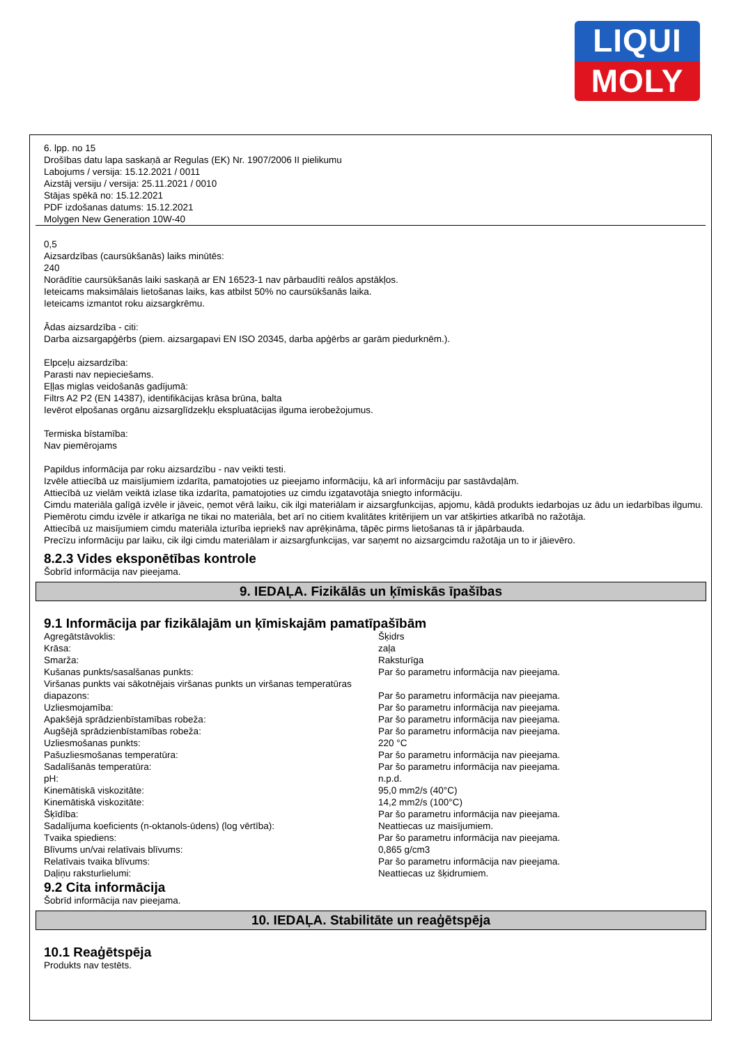LIQUI
MOLY
6. lpp. no 15
Drošības datu lapa saskaņā ar Regulas (EK) Nr. 1907/2006 II pielikumu
Labojums / versija: 15.12.2021 / 0011
Aizstāj versiju / versija: 25.11.2021 / 0010
Stājas spēkā no: 15.12.2021
PDF izdošanas datums: 15.12.2021
Molygen New Generation 10W-40
0,5
Aizsardzības (caursūkšanās) laiks minūtēs:
240
Norādītie caursūkšanās laiki saskaņā ar EN 16523-1 nav pārbaudīti reālos apstākļos.
Ieteicams maksimālais lietošanas laiks, kas atbilst 50% no caursūkšanās laika.
Ieteicams izmantot roku aizsargkrēmu.
Ādas aizsardzība - citi:
Darba aizsargapģērbs (piem. aizsargapavi EN ISO 20345, darba apģērbs ar garām piedurknēm.).
Elpceļu aizsardzība:
Parasti nav nepieciešams.
Eļļas miglas veidošanās gadījumā:
Filtrs A2 P2 (EN 14387), identifikācijas krāsa brūna, balta
Ievērot elpošanas orgānu aizsarglīdzekļu ekspluatācijas ilguma ierobežojumus.
Termiska bīstamība:
Nav piemērojams
Papildus informācija par roku aizsardzību - nav veikti testi.
Izvēle attiecībā uz maisījumiem izdarīta, pamatojoties uz pieejamo informāciju, kā arī informāciju par sastāvdaļām.
Attiecībā uz vielām veiktā izlase tika izdarīta, pamatojoties uz cimdu izgatavotāja sniegto informāciju.
Cimdu materiāla galīgā izvēle ir jāveic, ņemot vērā laiku, cik ilgi materiālam ir aizsargfunkcijas, apjomu, kādā produkts iedarbojas uz ādu un iedarbības ilgumu.
Piemērotu cimdu izvēle ir atkarīga ne tikai no materiāla, bet arī no citiem kvalitātes kritērijiem un var atšķirties atkarībā no ražotāja.
Attiecībā uz maisījumiem cimdu materiāla izturība iepriekš nav aprēķināma, tāpēc pirms lietošanas tā ir jāpārbauda.
Precīzu informāciju par laiku, cik ilgi cimdu materiālam ir aizsargfunkcijas, var saņemt no aizsargcimdu ražotāja un to ir jāievēro.
8.2.3 Vides eksponētības kontrole
Šobrīd informācija nav pieejama.
9. IEDAĻA. Fizikālās un ķīmiskās īpašības
9.1 Informācija par fizikālajām un ķīmiskajām pamatīpašībām
| Agregātstāvoklis: | Šķidrs |
| Krāsa: | zaļa |
| Smarža: | Raksturīga |
| Kušanas punkts/sasalšanas punkts: | Par šo parametru informācija nav pieejama. |
| Viršanas punkts vai sākotnējais viršanas punkts un viršanas temperatūras diapazons: | Par šo parametru informācija nav pieejama. |
| Uzliesmojamība: | Par šo parametru informācija nav pieejama. |
| Apakšējā sprādzienbīstamības robeža: | Par šo parametru informācija nav pieejama. |
| Augšējā sprādzienbīstamības robeža: | Par šo parametru informācija nav pieejama. |
| Uzliesmošanas punkts: | 220 °C |
| Pašuzliesmošanas temperatūra: | Par šo parametru informācija nav pieejama. |
| Sadalīšanās temperatūra: | Par šo parametru informācija nav pieejama. |
| pH: | n.p.d. |
| Kinemātiskā viskozitāte: | 95,0 mm2/s (40°C) |
| Kinemātiskā viskozitāte: | 14,2 mm2/s (100°C) |
| Šķīdība: | Par šo parametru informācija nav pieejama. |
| Sadalījuma koeficients (n-oktanols-ūdens) (log vērtība): | Neattiecas uz maisījumiem. |
| Tvaika spiediens: | Par šo parametru informācija nav pieejama. |
| Blīvums un/vai relatīvais blīvums: | 0,865 g/cm3 |
| Relatīvais tvaika blīvums: | Par šo parametru informācija nav pieejama. |
| Daļiņu raksturlielumi: | Neattiecas uz šķidrumiem. |
9.2 Cita informācija
Šobrīd informācija nav pieejama.
10. IEDAĻA. Stabilitāte un reaģētspēja
10.1 Reaģētspēja
Produkts nav testēts.